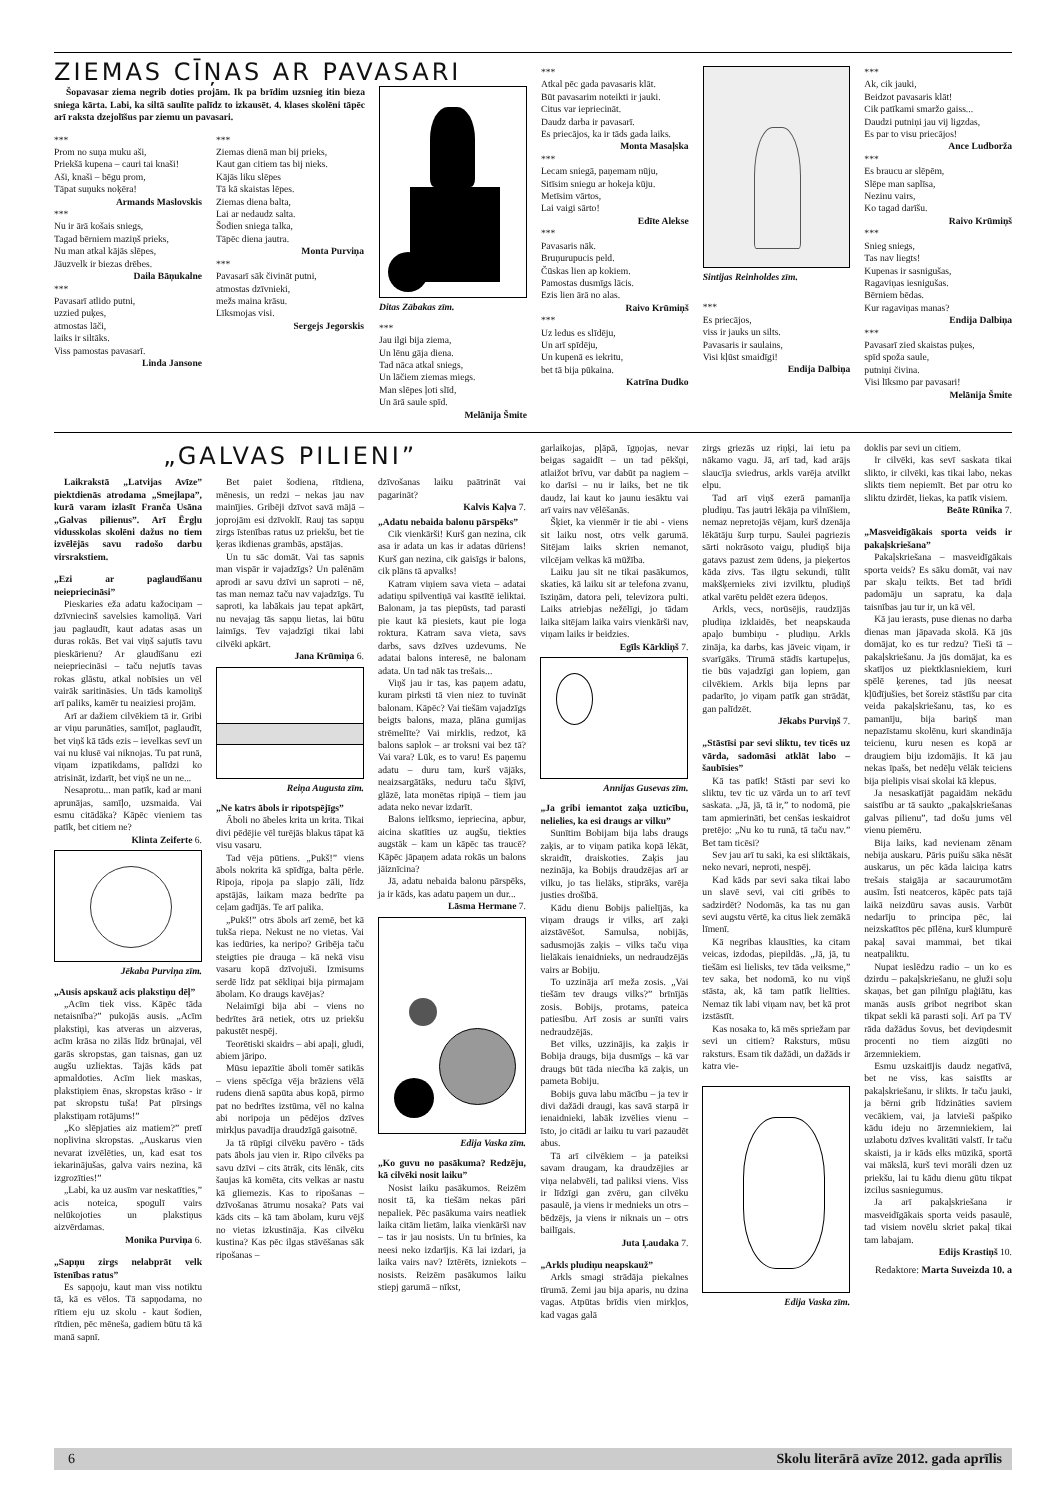ZIEMAS CĪŅAS AR PAVASARI
Šopavasar ziema negrib doties projām. Ik pa brīdim uzsnieg itin bieza sniega kārta. Labi, ka siltā saulīte palīdz to izkausēt. 4. klases skolēni tāpēc arī raksta dzejolīšus par ziemu un pavasari.
***
Prom no suņa muku aši,
Priekšā kupena – cauri tai knaši!
Aši, knaši – bēgu prom,
Tāpat suņuks noķēra!
Armands Maslovskis
***
Nu ir ārā košais sniegs,
Tagad bērniem maziņš prieks,
Nu man atkal kājās slēpes,
Jāuzvelk ir biezas drēbes.
Daila Bāņukalne
***
Pavasarī atlido putni,
uzzied puķes,
atmostas lāči,
laiks ir siltāks.
Viss pamostas pavasarī.
Linda Jansone
***
Ziemas dienā man bij prieks,
Kaut gan citiem tas bij nieks.
Kājās liku slēpes
Tā kā skaistas lēpes.
Ziemas diena balta,
Lai ar nedaudz salta.
Šodien sniega talka,
Tāpēc diena jautra.
Monta Purviņa
***
Pavasarī sāk čivināt putni,
atmostas dzīvnieki,
mežs maina krāsu.
Līksmojas visi.
Sergejs Jegorskis
Ditas Zābakas zīm.
***
Jau ilgi bija ziema,
Un lēnu gāja diena.
Tad nāca atkal sniegs,
Un lāčiem ziemas miegs.
Man slēpes ļoti slīd,
Un ārā saule spīd.
Melānija Šmite
***
Atkal pēc gada pavasaris klāt.
Būt pavasarim noteikti ir jauki.
Citus var iepriecināt.
Daudz darba ir pavasarī.
Es priecājos, ka ir tāds gada laiks.
Monta Masaļska
***
Lecam sniegā, paņemam nūju,
Sitīsim sniegu ar hokeja kūju.
Metīsim vārtos,
Lai vaigi sārto!
Edīte Alekse
***
Pavasaris nāk.
Bruņurupucis peld.
Čūskas lien ap kokiem.
Pamostas dusmīgs lācis.
Ezis lien ārā no alas.
Raivo Krūmiņš
***
Uz ledus es slīdēju,
Un arī spīdēju,
Un kupenā es iekritu,
bet tā bija pūkaina.
Katrīna Dudko
Sintijas Reinholdes zīm.
***
Es priecājos,
viss ir jauks un silts.
Pavasaris ir saulains,
Visi kļūst smaidīgi!
Endija Dalbiņa
***
Ak, cik jauki,
Beidzot pavasaris klāt!
Cik patīkami smaržo gaiss...
Daudzi putniņi jau vij ligzdas,
Es par to visu priecājos!
Ance Ludborža
***
Es braucu ar slēpēm,
Slēpe man saplīsa,
Nezinu vairs,
Ko tagad darīšu.
Raivo Krūmiņš
***
Snieg sniegs,
Tas nav liegts!
Kupenas ir sasnigušas,
Ragaviņas iesnigušas.
Bērniem bēdas.
Kur ragaviņas manas?
Endija Dalbiņa
***
Pavasarī zied skaistas puķes,
spīd spoža saule,
putniņi čivina.
Visi līksmo par pavasari!
Melānija Šmite
„GALVAS PILIENI”
Laikrakstā „Latvijas Avīze” piektdienās atrodama „Smejlapa”, kurā varam izlasīt Franča Usāna „Galvas pilienus”. Arī Ērgļu vidusskolas skolēni dažus no tiem izvēlējās savu radošo darbu virsrakstiem.
„Ezi ar paglaudīšanu neiepriecināsi”
Pieskaries eža adatu kažociņam – dzīvniecinš savelsies kamoliņā. Vari jau paglaudīt, kaut adatas asas un duras rokās. Bet vai viņš sajutīs tavu pieskārienu? Ar glaudīšanu ezi neiepriecināsi – taču nejutīs tavas rokas glāstu, atkal nobīsies un vēl vairāk saritināsies. Un tāds kamoliņš arī paliks, kamēr tu neaiziesi projām.
Arī ar dažiem cilvēkiem tā ir. Gribi ar viņu parunāties, samīļot, paglaudīt, bet viņš kā tāds ezis – ievelkas sevī un vai nu klusē vai niknojas. Tu pat runā, viņam izpatikdams, palīdzi ko atrisināt, izdarīt, bet viņš ne un ne...
Nesaprotu... man patīk, kad ar mani aprunājas, samīļo, uzsmaida. Vai esmu citādāka? Kāpēc vieniem tas patīk, bet citiem ne?
Klinta Zeiferte 6.
Jēkaba Purviņa zīm.
„Ausis apskauž acis plakstiņu dēļ”
„Acīm tiek viss. Kāpēc tāda netaisnība?” pukojās ausis. „Acīm plakstiņi, kas atveras un aizveras, acīm krāsa no zilās līdz brūnajai, vēl garās skropstas, gan taisnas, gan uz augšu uzliektas. Tajās kāds pat apmaldoties. Acīm liek maskas, plakstiņiem ēnas, skropstas krāso - ir pat skropstu tuša! Pat pīrsings plakstiņam rotājums!”
„Ko slēpjaties aiz matiem?” pretī noplivina skropstas. „Auskarus vien nevarat izvēlēties, un, kad esat tos iekarinājušas, galva vairs nezina, kā izgrozīties!”
„Labi, ka uz ausīm var neskatīties,” acis noteica, spogulī vairs nelūkojoties un plakstiņus aizvērdamas.
Monika Purviņa 6.
„Sapņu zirgs nelabprāt velk īstenības ratus”
Es sapņoju, kaut man viss notiktu tā, kā es vēlos. Tā sapņodama, no rītiem eju uz skolu - kaut šodien, rītdien, pēc mēneša, gadiem būtu tā kā manā sapnī.
Bet paiet šodiena, rītdiena, mēnesis, un redzi – nekas jau nav mainījies. Gribēji dzīvot savā mājā – joprojām esi dzīvoklī. Rauj tas sapņu zirgs īstenības ratus uz priekšu, bet tie ķeras ikdienas grambās, apstājas.
Un tu sāc domāt. Vai tas sapnis man vispār ir vajadzīgs? Un palēnām aprodi ar savu dzīvi un saproti – nē, tas man nemaz taču nav vajadzīgs. Tu saproti, ka labākais jau tepat apkārt, nu nevajag tās sapņu lietas, lai būtu laimīgs. Tev vajadzīgi tikai labi cilvēki apkārt.
Jana Krūmiņa 6.
Reiņa Augusta zīm.
„Ne katrs ābols ir ripotspējīgs”
Āboli no ābeles krita un krita. Tikai divi pēdējie vēl turējās blakus tāpat kā visu vasaru.
Tad vēja pūtiens. „Pukš!” viens ābols nokrita kā spīdīga, balta pērle. Ripoja, ripoja pa slapjo zāli, līdz apstājās, laikam maza bedrīte pa ceļam gadījās. Te arī palika.
„Pukš!” otrs ābols arī zemē, bet kā tukša riepa. Nekust ne no vietas. Vai kas iedūries, ka neripo? Gribēja taču steigties pie drauga – kā nekā visu vasaru kopā dzīvojuši. Izmisums serdē līdz pat sēkliņai bija pirmajam ābolam. Ko draugs kavējas?
Nelaimīgi bija abi – viens no bedrītes ārā netiek, otrs uz priekšu pakustēt nespēj.
Teorētiski skaidrs – abi apaļi, gludi, abiem jāripo.
Mūsu iepazītie āboli tomēr satikās – viens spēcīga vēja brāziens vēlā rudens dienā sapūta abus kopā, pirmo pat no bedrītes izstūma, vēl no kalna abi noripoja un pēdējos dzīves mirkļus pavadīja draudzīgā gaisotnē.
Ja tā rūpīgi cilvēku pavēro - tāds pats ābols jau vien ir. Ripo cilvēks pa savu dzīvi – cits ātrāk, cits lēnāk, cits šaujas kā komēta, cits velkas ar nastu kā gliemezis. Kas to ripošanas – dzīvošanas ātrumu nosaka? Pats vai kāds cits – kā tam ābolam, kuru vējš no vietas izkustināja. Kas cilvēku kustina? Kas pēc ilgas stāvēšanas sāk ripošanas –
dzīvošanas laiku paātrināt vai pagarināt?
Kalvis Kaļva 7.
„Adatu nebaida balonu pārspēks”
Cik vienkārši! Kurš gan nezina, cik asa ir adata un kas ir adatas dūriens! Kurš gan nezina, cik gaisīgs ir balons, cik plāns tā apvalks!
Katram viņiem sava vieta – adatai adatiņu spilventiņā vai kastītē ieliktai. Balonam, ja tas piepūsts, tad parasti pie kaut kā piesiets, kaut pie loga roktura. Katram sava vieta, savs darbs, savs dzīves uzdevums. Ne adatai balons interesē, ne balonam adata. Un tad nāk tas trešais...
Viņš jau ir tas, kas paņem adatu, kuram pirksti tā vien niez to tuvināt balonam. Kāpēc? Vai tiešām vajadzīgs beigts balons, maza, plāna gumijas strēmelīte? Vai mirklis, redzot, kā balons saplok – ar troksni vai bez tā? Vai vara? Lūk, es to varu! Es paņemu adatu – duru tam, kurš vājāks, neaizsargātāks, neduru taču šķīvī, glāzē, lata monētas ripiņā – tiem jau adata neko nevar izdarīt.
Balons ielīksmo, iepriecina, apbur, aicina skatīties uz augšu, tiekties augstāk – kam un kāpēc tas traucē? Kāpēc jāpaņem adata rokās un balons jāiznīcina?
Jā, adatu nebaida balonu pārspēks, ja ir kāds, kas adatu paņem un dur...
Lāsma Hermane 7.
Edija Vaska zīm.
„Ko guvu no pasākuma? Redzēju, kā cilvēki nosit laiku”
Nosist laiku pasākumos. Reizēm nosit tā, ka tiešām nekas pāri nepaliek. Pēc pasākuma vairs neatliek laika citām lietām, laika vienkārši nav – tas ir jau nosists. Un tu brīnies, ka neesi neko izdarījis. Kā lai izdari, ja laika vairs nav? Iztērēts, izniekots – nosists. Reizēm pasākumos laiku stiepj garumā – nīkst,
garlaikojas, pļāpā, īgņojas, nevar beigas sagaidīt – un tad pēkšņi, atlaižot brīvu, var dabūt pa nagiem – ko darīsi – nu ir laiks, bet ne tik daudz, lai kaut ko jaunu iesāktu vai arī vairs nav vēlēšanās.
Šķiet, ka vienmēr ir tie abi - viens sit laiku nost, otrs velk garumā. Sitējam laiks skrien nemanot, vilcējam velkas kā mūžība.
Laiku jau sit ne tikai pasākumos, skaties, kā laiku sit ar telefona zvanu, īsziņām, datora peli, televizora pulti. Laiks atriebjas nežēlīgi, jo tādam laika sitējam laika vairs vienkārši nav, viņam laiks ir beidzies.
Egīls Kārkliņš 7.
Annijas Gusevas zīm.
„Ja gribi iemantot zaķa uzticību, nelielies, ka esi draugs ar vilku”
Sunītim Bobijam bija labs draugs zaķis, ar to viņam patika kopā lēkāt, skraidīt, draiskoties. Zaķis jau nezināja, ka Bobijs draudzējas arī ar vilku, jo tas lielāks, stiprāks, varēja justies drošībā.
Kādu dienu Bobijs palielījās, ka viņam draugs ir vilks, arī zaķi aizstāvēšot. Samulsa, nobijās, sadusmojās zaķis – vilks taču viņa lielākais ienaidnieks, un nedraudzējās vairs ar Bobiju.
To uzzināja arī meža zosis. „Vai tiešām tev draugs vilks?” brīnījās zosis. Bobijs, protams, pateica patiesību. Arī zosis ar sunīti vairs nedraudzējās.
Bet vilks, uzzinājis, ka zaķis ir Bobija draugs, bija dusmīgs – kā var draugs būt tāda niecība kā zaķis, un pameta Bobiju.
Bobijs guva labu mācību – ja tev ir divi dažādi draugi, kas savā starpā ir ienaidnieki, labāk izvēlies vienu – īsto, jo citādi ar laiku tu vari pazaudēt abus.
Tā arī cilvēkiem – ja pateiksi savam draugam, ka draudzējies ar viņa nelabvēli, tad paliksi viens. Viss ir līdzīgi gan zvēru, gan cilvēku pasaulē, ja viens ir mednieks un otrs – bēdzējs, ja viens ir niknais un – otrs bailīgais.
Juta Ļaudaka 7.
„Arkls pludiņu neapskauž”
Arkls smagi strādāja piekalnes tīrumā. Zemi jau bija aparis, nu dzina vagas. Atpūtas brīdis vien mirkļos, kad vagas galā
zirgs griezās uz riņķi, lai ietu pa nākamo vagu. Jā, arī tad, kad arājs slaucīja sviedrus, arkls varēja atvilkt elpu.
Tad arī viņš ezerā pamanīja pludiņu. Tas jautri lēkāja pa vilnīšiem, nemaz nepretojās vējam, kurš dzenāja lēkātāju šurp turpu. Saulei pagriezis sārti nokrāsoto vaigu, pludiņš bija gatavs pazust zem ūdens, ja pieķertos kāda zivs. Tas ilgtu sekundi, tūlīt makšķernieks zivi izvilktu, pludiņš atkal varētu peldēt ezera ūdeņos.
Arkls, vecs, norūsējis, raudzījās pludiņa izklaidēs, bet neapskauda apaļo bumbiņu - pludiņu. Arkls zināja, ka darbs, kas jāveic viņam, ir svarīgāks. Tīrumā stādīs kartupeļus, tie būs vajadzīgi gan lopiem, gan cilvēkiem. Arkls bija lepns par padarīto, jo viņam patīk gan strādāt, gan palīdzēt.
Jēkabs Purviņš 7.
„Stāstīsi par sevi sliktu, tev ticēs uz vārda, sadomāsi atklāt labo – šaubīsies”
Kā tas patīk! Stāsti par sevi ko sliktu, tev tic uz vārda un to arī tevī saskata. „Jā, jā, tā ir,” to nodomā, pie tam apmierināti, bet cenšas ieskaidrot pretējo: „Nu ko tu runā, tā taču nav.” Bet tam ticēsi?
Sev jau arī tu saki, ka esi sliktākais, neko nevari, neproti, nespēj.
Kad kāds par sevi saka tikai labo un slavē sevi, vai citi gribēs to sadzirdēt? Nodomās, ka tas nu gan sevi augstu vērtē, ka citus liek zemākā līmenī.
Kā negribas klausīties, ka citam veicas, izdodas, piepildās. „Jā, jā, tu tiešām esi lielisks, tev tāda veiksme,” tev saka, bet nodomā, ko nu viņš stāsta, ak, kā tam patīk lielīties. Nemaz tik labi viņam nav, bet kā prot izstāstīt.
Kas nosaka to, kā mēs spriežam par sevi un citiem? Raksturs, mūsu raksturs. Esam tik dažādi, un dažāds ir katra vie-
Edija Vaska zīm.
doklis par sevi un citiem.
Ir cilvēki, kas sevī saskata tikai slikto, ir cilvēki, kas tikai labo, nekas slikts tiem nepiemīt. Bet par otru ko sliktu dzirdēt, liekas, ka patīk visiem.
Beāte Rūnika 7.
„Masveidīgākais sporta veids ir pakaļskriešana”
Pakaļskriešana – masveidīgākais sporta veids? Es sāku domāt, vai nav par skaļu teikts. Bet tad brīdi padomāju un sapratu, ka daļa taisnības jau tur ir, un kā vēl.
Kā jau ierasts, puse dienas no darba dienas man jāpavada skolā. Kā jūs domājat, ko es tur redzu? Tieši tā – pakaļskriešanu. Ja jūs domājat, ka es skatījos uz piektklasniekiem, kuri spēlē ķerenes, tad jūs neesat kļūdījušies, bet šoreiz stāstīšu par cita veida pakaļskriešanu, tas, ko es pamanīju, bija bariņš man nepazīstamu skolēnu, kuri skandināja teicienu, kuru nesen es kopā ar draugiem biju izdomājis. It kā jau nekas īpašs, bet nedēļu vēlāk teiciens bija pielipis visai skolai kā klepus.
Ja nesaskatījāt pagaidām nekādu saistību ar tā saukto „pakaļskriešanas galvas pilienu”, tad došu jums vēl vienu piemēru.
Bija laiks, kad nevienam zēnam nebija auskaru. Pāris puišu sāka nēsāt auskarus, un pēc kāda laiciņa katrs trešais staigāja ar sacaurumotām ausīm. Īsti neatceros, kāpēc pats tajā laikā neizdūru savas ausis. Varbūt nedarīju to principa pēc, lai neizskatītos pēc pīlēna, kurš klumpurē pakaļ savai mammai, bet tikai neatpaliktu.
Nupat ieslēdzu radio – un ko es dzirdu – pakaļskriešanu, ne gluži soļu skaņas, bet gan pilnīgu plaģiātu, kas manās ausīs gribot negribot skan tikpat sekli kā parasti soļi. Arī pa TV rāda dažādus šovus, bet deviņdesmit procenti no tiem aizgūti no ārzemniekiem.
Esmu uzskaitījis daudz negatīvā, bet ne viss, kas saistīts ar pakaļskriešanu, ir slikts. Ir taču jauki, ja bērni grib līdzināties saviem vecākiem, vai, ja latvieši pašpiko kādu ideju no ārzemniekiem, lai uzlabotu dzīves kvalitāti valstī. Ir taču skaisti, ja ir kāds elks mūzikā, sportā vai mākslā, kurš tevi morāli dzen uz priekšu, lai tu kādu dienu gūtu tikpat izcilus sasniegumus.
Ja arī pakaļskriešana ir masveidīgākais sporta veids pasaulē, tad visiem novēlu skriet pakaļ tikai tam labajam.
Edijs Krastiņš 10.
Redaktore: Marta Suveizda 10. a
6 Skolu literārā avīze 2012. gada aprīlis